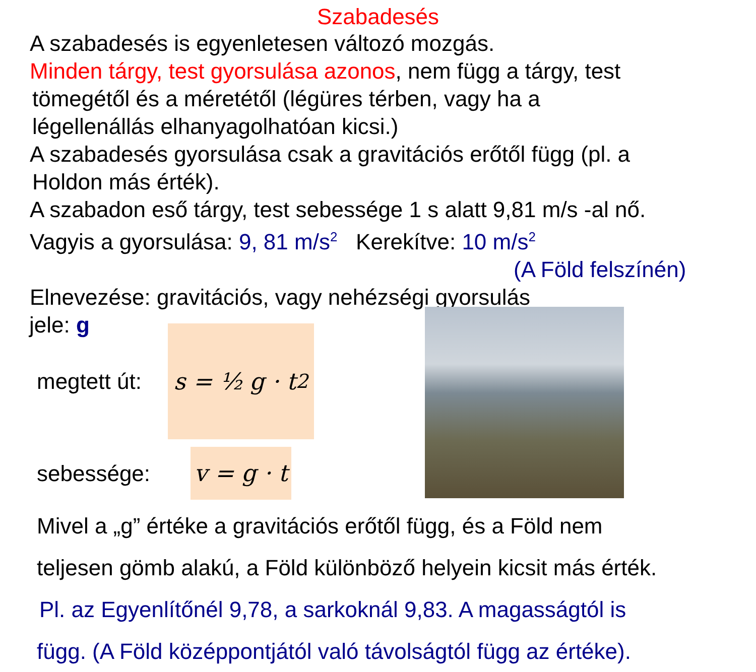Szabadesés
A szabadesés is egyenletesen változó mozgás.
Minden tárgy, test gyorsulása azonos, nem függ a tárgy, test
tömegétől és a méretétől (légüres térben, vagy ha a
légellenállás elhanyagolhatóan kicsi.)
A szabadesés gyorsulása csak a gravitációs erőtől függ (pl. a
Holdon más érték).
A szabadon eső tárgy, test sebessége 1 s alatt 9,81 m/s -al nő.
Vagyis a gyorsulása: 9, 81 m/s<sup>2</sup> Kerekítve: 10 m/s<sup>2</sup>
(A Föld felszínén)
Elnevezése: gravitációs, vagy nehézségi gyorsulás
jele: g
megtett út:
s = ½ g · t<sup>2</sup>
sebessége:
v = g · t
Mivel a „g” értéke a gravitációs erőtől függ, és a Föld nem
teljesen gömb alakú, a Föld különböző helyein kicsit más érték.
Pl. az Egyenlítőnél 9,78, a sarkoknál 9,83. A magasságtól is
függ. (A Föld középpontjától való távolságtól függ az értéke).